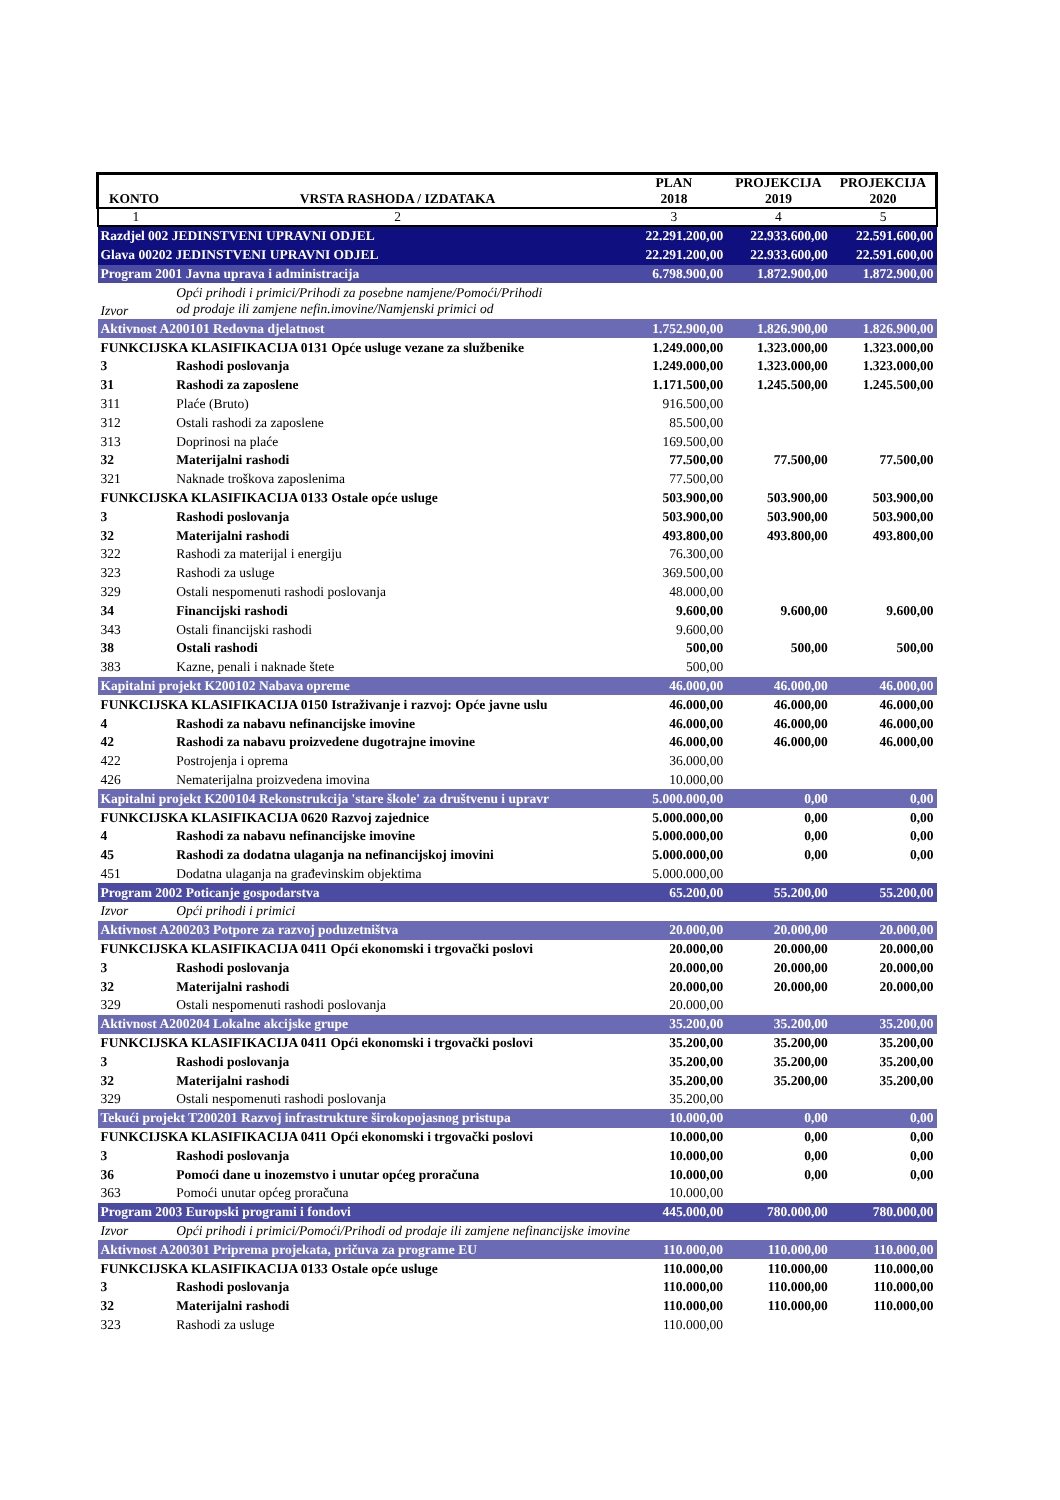| KONTO | VRSTA RASHODA / IZDATAKA | PLAN 2018 | PROJEKCIJA 2019 | PROJEKCIJA 2020 |
| --- | --- | --- | --- | --- |
| 1 | 2 | 3 | 4 | 5 |
| Razdjel 002 JEDINSTVENI UPRAVNI ODJEL | | 22.291.200,00 | 22.933.600,00 | 22.591.600,00 |
| Glava 00202 JEDINSTVENI UPRAVNI ODJEL | | 22.291.200,00 | 22.933.600,00 | 22.591.600,00 |
| Program 2001 Javna uprava i administracija | | 6.798.900,00 | 1.872.900,00 | 1.872.900,00 |
| Izvor | Opći prihodi i primici/Prihodi za posebne namjene/Pomoći/Prihodi od prodaje ili zamjene nefin.imovine/Namjenski primici od | | | |
| Aktivnost A200101 Redovna djelatnost | | 1.752.900,00 | 1.826.900,00 | 1.826.900,00 |
| FUNKCIJSKA KLASIFIKACIJA 0131 Opće usluge vezane za službenike | | 1.249.000,00 | 1.323.000,00 | 1.323.000,00 |
| 3 | Rashodi poslovanja | 1.249.000,00 | 1.323.000,00 | 1.323.000,00 |
| 31 | Rashodi za zaposlene | 1.171.500,00 | 1.245.500,00 | 1.245.500,00 |
| 311 | Plaće (Bruto) | 916.500,00 | | |
| 312 | Ostali rashodi za zaposlene | 85.500,00 | | |
| 313 | Doprinosi na plaće | 169.500,00 | | |
| 32 | Materijalni rashodi | 77.500,00 | 77.500,00 | 77.500,00 |
| 321 | Naknade troškova zaposlenima | 77.500,00 | | |
| FUNKCIJSKA KLASIFIKACIJA 0133 Ostale opće usluge | | 503.900,00 | 503.900,00 | 503.900,00 |
| 3 | Rashodi poslovanja | 503.900,00 | 503.900,00 | 503.900,00 |
| 32 | Materijalni rashodi | 493.800,00 | 493.800,00 | 493.800,00 |
| 322 | Rashodi za materijal i energiju | 76.300,00 | | |
| 323 | Rashodi za usluge | 369.500,00 | | |
| 329 | Ostali nespomenuti rashodi poslovanja | 48.000,00 | | |
| 34 | Financijski rashodi | 9.600,00 | 9.600,00 | 9.600,00 |
| 343 | Ostali financijski rashodi | 9.600,00 | | |
| 38 | Ostali rashodi | 500,00 | 500,00 | 500,00 |
| 383 | Kazne, penali i naknade štete | 500,00 | | |
| Kapitalni projekt K200102 Nabava opreme | | 46.000,00 | 46.000,00 | 46.000,00 |
| FUNKCIJSKA KLASIFIKACIJA 0150 Istraživanje i razvoj: Opće javne uslu | | 46.000,00 | 46.000,00 | 46.000,00 |
| 4 | Rashodi za nabavu nefinancijske imovine | 46.000,00 | 46.000,00 | 46.000,00 |
| 42 | Rashodi za nabavu proizvedene dugotrajne imovine | 46.000,00 | 46.000,00 | 46.000,00 |
| 422 | Postrojenja i oprema | 36.000,00 | | |
| 426 | Nematerijalna proizvedena imovina | 10.000,00 | | |
| Kapitalni projekt K200104 Rekonstrukcija 'stare škole' za društvenu i upravr | | 5.000.000,00 | 0,00 | 0,00 |
| FUNKCIJSKA KLASIFIKACIJA 0620 Razvoj zajednice | | 5.000.000,00 | 0,00 | 0,00 |
| 4 | Rashodi za nabavu nefinancijske imovine | 5.000.000,00 | 0,00 | 0,00 |
| 45 | Rashodi za dodatna ulaganja na nefinancijskoj imovini | 5.000.000,00 | 0,00 | 0,00 |
| 451 | Dodatna ulaganja na građevinskim objektima | 5.000.000,00 | | |
| Program 2002 Poticanje gospodarstva | | 65.200,00 | 55.200,00 | 55.200,00 |
| Izvor | Opći prihodi i primici | | | |
| Aktivnost A200203 Potpore za razvoj poduzetništva | | 20.000,00 | 20.000,00 | 20.000,00 |
| FUNKCIJSKA KLASIFIKACIJA 0411 Opći ekonomski i trgovački poslovi | | 20.000,00 | 20.000,00 | 20.000,00 |
| 3 | Rashodi poslovanja | 20.000,00 | 20.000,00 | 20.000,00 |
| 32 | Materijalni rashodi | 20.000,00 | 20.000,00 | 20.000,00 |
| 329 | Ostali nespomenuti rashodi poslovanja | 20.000,00 | | |
| Aktivnost A200204 Lokalne akcijske grupe | | 35.200,00 | 35.200,00 | 35.200,00 |
| FUNKCIJSKA KLASIFIKACIJA 0411 Opći ekonomski i trgovački poslovi | | 35.200,00 | 35.200,00 | 35.200,00 |
| 3 | Rashodi poslovanja | 35.200,00 | 35.200,00 | 35.200,00 |
| 32 | Materijalni rashodi | 35.200,00 | 35.200,00 | 35.200,00 |
| 329 | Ostali nespomenuti rashodi poslovanja | 35.200,00 | | |
| Tekući projekt T200201 Razvoj infrastrukture širokopojasnog pristupa | | 10.000,00 | 0,00 | 0,00 |
| FUNKCIJSKA KLASIFIKACIJA 0411 Opći ekonomski i trgovački poslovi | | 10.000,00 | 0,00 | 0,00 |
| 3 | Rashodi poslovanja | 10.000,00 | 0,00 | 0,00 |
| 36 | Pomoći dane u inozemstvo i unutar općeg proračuna | 10.000,00 | 0,00 | 0,00 |
| 363 | Pomoći unutar općeg proračuna | 10.000,00 | | |
| Program 2003 Europski programi i fondovi | | 445.000,00 | 780.000,00 | 780.000,00 |
| Izvor | Opći prihodi i primici/Pomoći/Prihodi od prodaje ili zamjene nefinancijske imovine | | | |
| Aktivnost A200301 Priprema projekata, pričuva za programe EU | | 110.000,00 | 110.000,00 | 110.000,00 |
| FUNKCIJSKA KLASIFIKACIJA 0133 Ostale opće usluge | | 110.000,00 | 110.000,00 | 110.000,00 |
| 3 | Rashodi poslovanja | 110.000,00 | 110.000,00 | 110.000,00 |
| 32 | Materijalni rashodi | 110.000,00 | 110.000,00 | 110.000,00 |
| 323 | Rashodi za usluge | 110.000,00 | | |